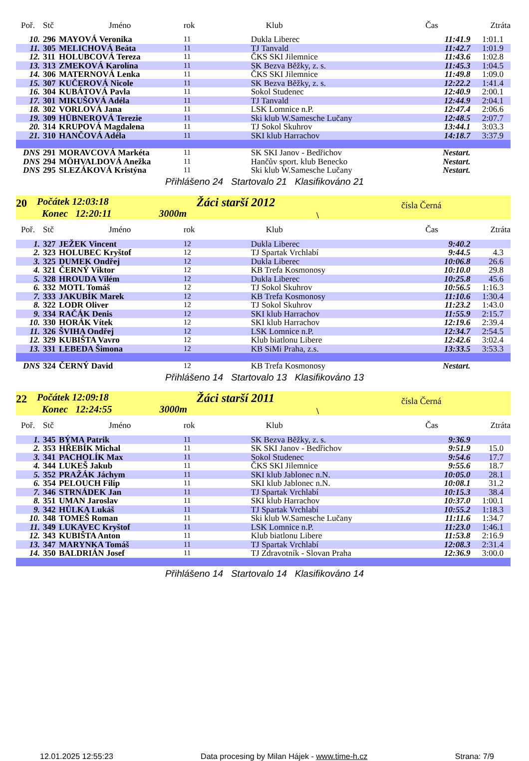| Poř. | Stč | Jméno | rok | Klub | Čas | Ztráta |
| --- | --- | --- | --- | --- | --- | --- |
| 10. | 296 | MAYOVÁ Veronika | 11 | Dukla Liberec | 11:41.9 | 1:01.1 |
| 11. | 305 | MELICHOVÁ Beáta | 11 | TJ Tanvald | 11:42.7 | 1:01.9 |
| 12. | 311 | HOLUBCOVÁ Tereza | 11 | ČKS SKI Jilemnice | 11:43.6 | 1:02.8 |
| 13. | 313 | ZMEKOVÁ Karolína | 11 | SK Bezva Běžky, z. s. | 11:45.3 | 1:04.5 |
| 14. | 306 | MATERNOVÁ Lenka | 11 | ČKS SKI Jilemnice | 11:49.8 | 1:09.0 |
| 15. | 307 | KUČEROVÁ Nicole | 11 | SK Bezva Běžky, z. s. | 12:22.2 | 1:41.4 |
| 16. | 304 | KUBÁTOVÁ Pavla | 11 | Sokol Studenec | 12:40.9 | 2:00.1 |
| 17. | 301 | MIKUŠOVÁ Adéla | 11 | TJ Tanvald | 12:44.9 | 2:04.1 |
| 18. | 302 | VORLOVÁ Jana | 11 | LSK Lomnice n.P. | 12:47.4 | 2:06.6 |
| 19. | 309 | HÜBNEROVÁ Terezie | 11 | Ski klub W.Samesche Lučany | 12:48.5 | 2:07.7 |
| 20. | 314 | KRUPOVÁ Magdalena | 11 | TJ Sokol Skuhrov | 13:44.1 | 3:03.3 |
| 21. | 310 | HANČOVÁ Adéla | 11 | SKI klub Harrachov | 14:18.7 | 3:37.9 |
| DNS | 291 | MORAVCOVÁ Markéta | 11 | SK SKI Janov - Bedřichov | Nestart. | |
| DNS | 294 | MÖHVALDOVÁ Anežka | 11 | Hančův sport. klub Benecko | Nestart. | |
| DNS | 295 | SLEZÁKOVÁ Kristýna | 11 | Ski klub W.Samesche Lučany | Nestart. | |
Přihlášeno 24 Startovalo 21 Klasifikováno 21
20
Počátek 12:03:18
Konec 12:20:11 3000m
Žáci starší 2012
\
čísla Černá
| Poř. | Stč | Jméno | rok | Klub | Čas | Ztráta |
| --- | --- | --- | --- | --- | --- | --- |
| 1. | 327 | JEŽEK Vincent | 12 | Dukla Liberec | 9:40.2 | |
| 2. | 323 | HOLUBEC Kryštof | 12 | TJ Spartak Vrchlabí | 9:44.5 | 4.3 |
| 3. | 325 | DUMEK Ondřej | 12 | Dukla Liberec | 10:06.8 | 26.6 |
| 4. | 321 | ČERNÝ Viktor | 12 | KB Trefa Kosmonosy | 10:10.0 | 29.8 |
| 5. | 328 | HROUDA Vilém | 12 | Dukla Liberec | 10:25.8 | 45.6 |
| 6. | 332 | MOTL Tomáš | 12 | TJ Sokol Skuhrov | 10:56.5 | 1:16.3 |
| 7. | 333 | JAKUBÍK Marek | 12 | KB Trefa Kosmonosy | 11:10.6 | 1:30.4 |
| 8. | 322 | LODR Oliver | 12 | TJ Sokol Skuhrov | 11:23.2 | 1:43.0 |
| 9. | 334 | RAČÁK Denis | 12 | SKI klub Harrachov | 11:55.9 | 2:15.7 |
| 10. | 330 | HORÁK Vítek | 12 | SKI klub Harrachov | 12:19.6 | 2:39.4 |
| 11. | 326 | ŠVIHA Ondřej | 12 | LSK Lomnice n.P. | 12:34.7 | 2:54.5 |
| 12. | 329 | KUBIŠTA Vavro | 12 | Klub biatlonu Libere | 12:42.6 | 3:02.4 |
| 13. | 331 | LEBEDA Šimona | 12 | KB SiMi Praha, z.s. | 13:33.5 | 3:53.3 |
| DNS | 324 | ČERNÝ David | 12 | KB Trefa Kosmonosy | Nestart. | |
Přihlášeno 14 Startovalo 13 Klasifikováno 13
22
Počátek 12:09:18
Konec 12:24:55 3000m
Žáci starší 2011
\
čísla Černá
| Poř. | Stč | Jméno | rok | Klub | Čas | Ztráta |
| --- | --- | --- | --- | --- | --- | --- |
| 1. | 345 | BÝMA Patrik | 11 | SK Bezva Běžky, z. s. | 9:36.9 | |
| 2. | 353 | HŘEBÍK Michal | 11 | SK SKI Janov - Bedřichov | 9:51.9 | 15.0 |
| 3. | 341 | PACHOLÍK Max | 11 | Sokol Studenec | 9:54.6 | 17.7 |
| 4. | 344 | LUKEŠ Jakub | 11 | ČKS SKI Jilemnice | 9:55.6 | 18.7 |
| 5. | 352 | PRAŽÁK Jáchym | 11 | SKI klub Jablonec n.N. | 10:05.0 | 28.1 |
| 6. | 354 | PELOUCH Filip | 11 | SKI klub Jablonec n.N. | 10:08.1 | 31.2 |
| 7. | 346 | STRNÁDEK Jan | 11 | TJ Spartak Vrchlabí | 10:15.3 | 38.4 |
| 8. | 351 | UMAN Jaroslav | 11 | SKI klub Harrachov | 10:37.0 | 1:00.1 |
| 9. | 342 | HŮLKA Lukáš | 11 | TJ Spartak Vrchlabí | 10:55.2 | 1:18.3 |
| 10. | 348 | TOMEŠ Roman | 11 | Ski klub W.Samesche Lučany | 11:11.6 | 1:34.7 |
| 11. | 349 | LUKAVEC Kryštof | 11 | LSK Lomnice n.P. | 11:23.0 | 1:46.1 |
| 12. | 343 | KUBIŠTA Anton | 11 | Klub biatlonu Libere | 11:53.8 | 2:16.9 |
| 13. | 347 | MARYNKA Tomáš | 11 | TJ Spartak Vrchlabí | 12:08.3 | 2:31.4 |
| 14. | 350 | BALDRIÁN Josef | 11 | TJ Zdravotník - Slovan Praha | 12:36.9 | 3:00.0 |
Přihlášeno 14 Startovalo 14 Klasifikováno 14
12.01.2025 12:55:23 Data procesing by Milan Hájek - www.time-h.cz Strana: 7/9